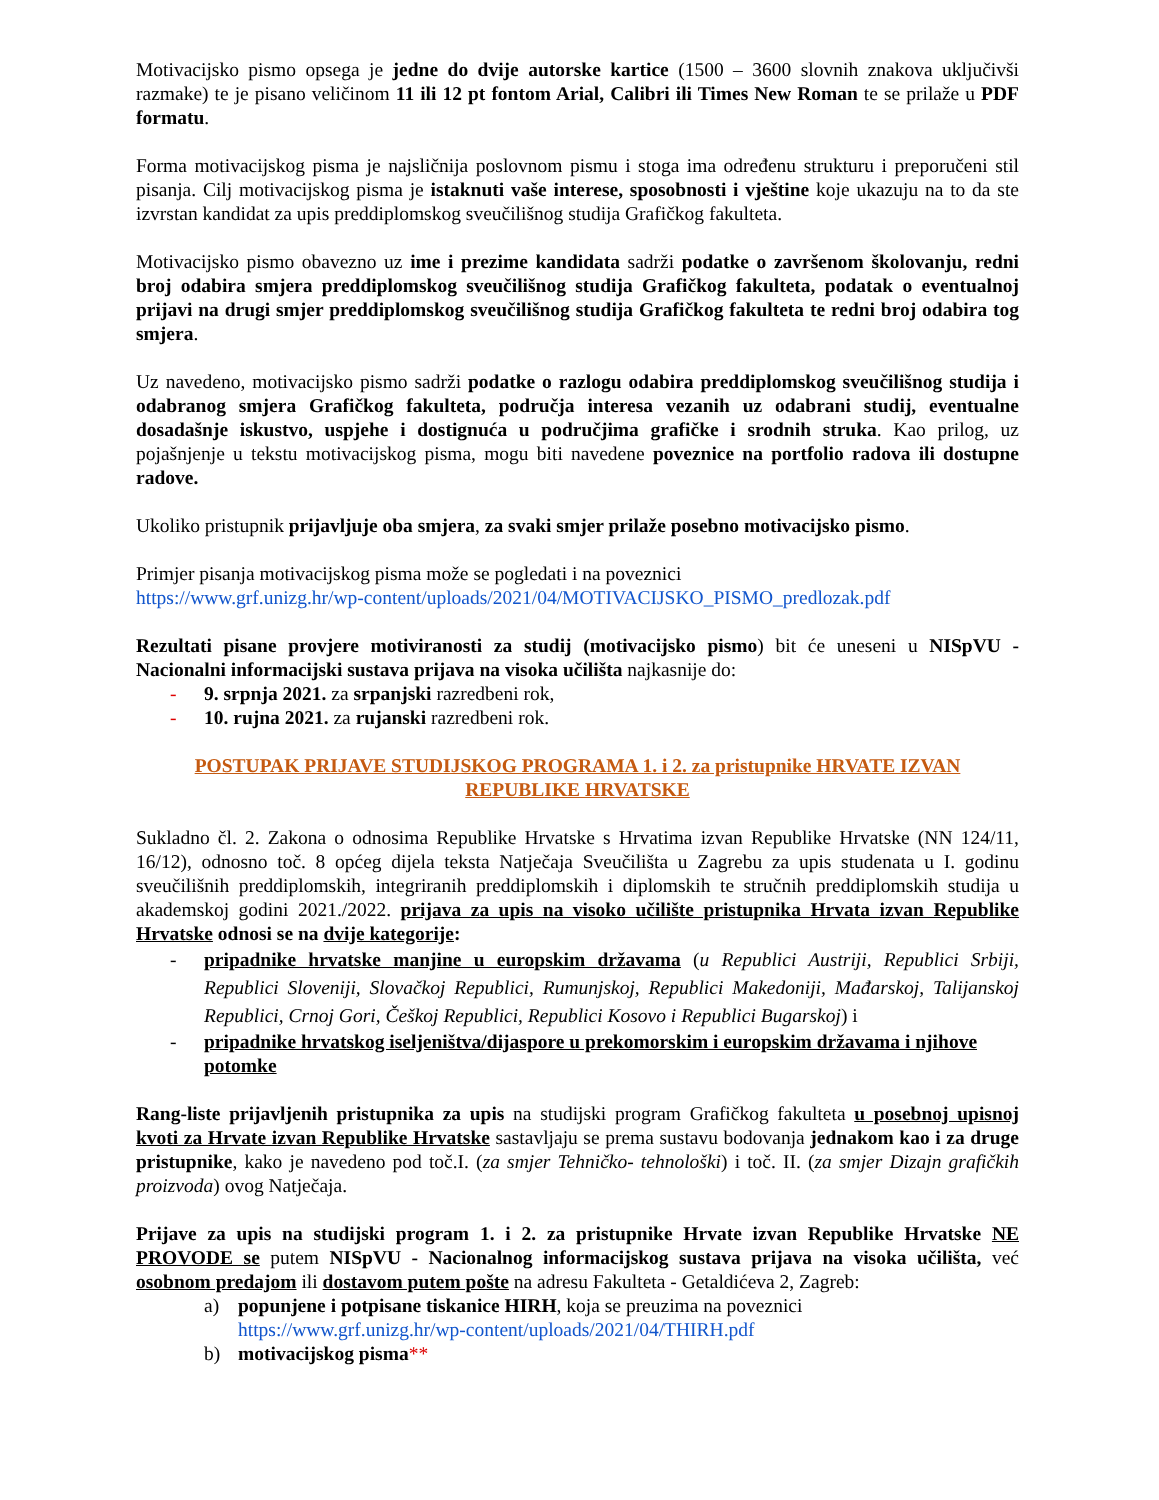Motivacijsko pismo opsega je jedne do dvije autorske kartice (1500 – 3600 slovnih znakova uključivši razmake) te je pisano veličinom 11 ili 12 pt fontom Arial, Calibri ili Times New Roman te se prilaže u PDF formatu.
Forma motivacijskog pisma je najsličnija poslovnom pismu i stoga ima određenu strukturu i preporučeni stil pisanja. Cilj motivacijskog pisma je istaknuti vaše interese, sposobnosti i vještine koje ukazuju na to da ste izvrstan kandidat za upis preddiplomskog sveučilišnog studija Grafičkog fakulteta.
Motivacijsko pismo obavezno uz ime i prezime kandidata sadrži podatke o završenom školovanju, redni broj odabira smjera preddiplomskog sveučilišnog studija Grafičkog fakulteta, podatak o eventualnoj prijavi na drugi smjer preddiplomskog sveučilišnog studija Grafičkog fakulteta te redni broj odabira tog smjera.
Uz navedeno, motivacijsko pismo sadrži podatke o razlogu odabira preddiplomskog sveučilišnog studija i odabranog smjera Grafičkog fakulteta, područja interesa vezanih uz odabrani studij, eventualne dosadašnje iskustvo, uspjehe i dostignuća u područjima grafičke i srodnih struka. Kao prilog, uz pojašnjenje u tekstu motivacijskog pisma, mogu biti navedene poveznice na portfolio radova ili dostupne radove.
Ukoliko pristupnik prijavljuje oba smjera, za svaki smjer prilaže posebno motivacijsko pismo.
Primjer pisanja motivacijskog pisma može se pogledati i na poveznici
https://www.grf.unizg.hr/wp-content/uploads/2021/04/MOTIVACIJSKO_PISMO_predlozak.pdf
Rezultati pisane provjere motiviranosti za studij (motivacijsko pismo) bit će uneseni u NISpVU - Nacionalni informacijski sustava prijava na visoka učilišta najkasnije do:
- 9. srpnja 2021. za srpanjski razredbeni rok,
- 10. rujna 2021. za rujanski razredbeni rok.
POSTUPAK PRIJAVE STUDIJSKOG PROGRAMA 1. i 2. za pristupnike HRVATE IZVAN REPUBLIKE HRVATSKE
Sukladno čl. 2. Zakona o odnosima Republike Hrvatske s Hrvatima izvan Republike Hrvatske (NN 124/11, 16/12), odnosno toč. 8 općeg dijela teksta Natječaja Sveučilišta u Zagrebu za upis studenata u I. godinu sveučilišnih preddiplomskih, integriranih preddiplomskih i diplomskih te stručnih preddiplomskih studija u akademskoj godini 2021./2022. prijava za upis na visoko učilište pristupnika Hrvata izvan Republike Hrvatske odnosi se na dvije kategorije:
- pripadnike hrvatske manjine u europskim državama (u Republici Austriji, Republici Srbiji, Republici Sloveniji, Slovačkoj Republici, Rumunjskoj, Republici Makedoniji, Mađarskoj, Talijanskoj Republici, Crnoj Gori, Češkoj Republici, Republici Kosovo i Republici Bugarskoj) i
- pripadnike hrvatskog iseljeništva/dijaspore u prekomorskim i europskim državama i njihove potomke
Rang-liste prijavljenih pristupnika za upis na studijski program Grafičkog fakulteta u posebnoj upisnoj kvoti za Hrvate izvan Republike Hrvatske sastavljaju se prema sustavu bodovanja jednakom kao i za druge pristupnike, kako je navedeno pod toč.I. (za smjer Tehničko- tehnološki) i toč. II. (za smjer Dizajn grafičkih proizvoda) ovog Natječaja.
Prijave za upis na studijski program 1. i 2. za pristupnike Hrvate izvan Republike Hrvatske NE PROVODE se putem NISpVU - Nacionalnog informacijskog sustava prijava na visoka učilišta, već osobnom predajom ili dostavom putem pošte na adresu Fakulteta - Getaldićeva 2, Zagreb:
a) popunjene i potpisane tiskanice HIRH, koja se preuzima na poveznici
https://www.grf.unizg.hr/wp-content/uploads/2021/04/THIRH.pdf
b) motivacijskog pisma**